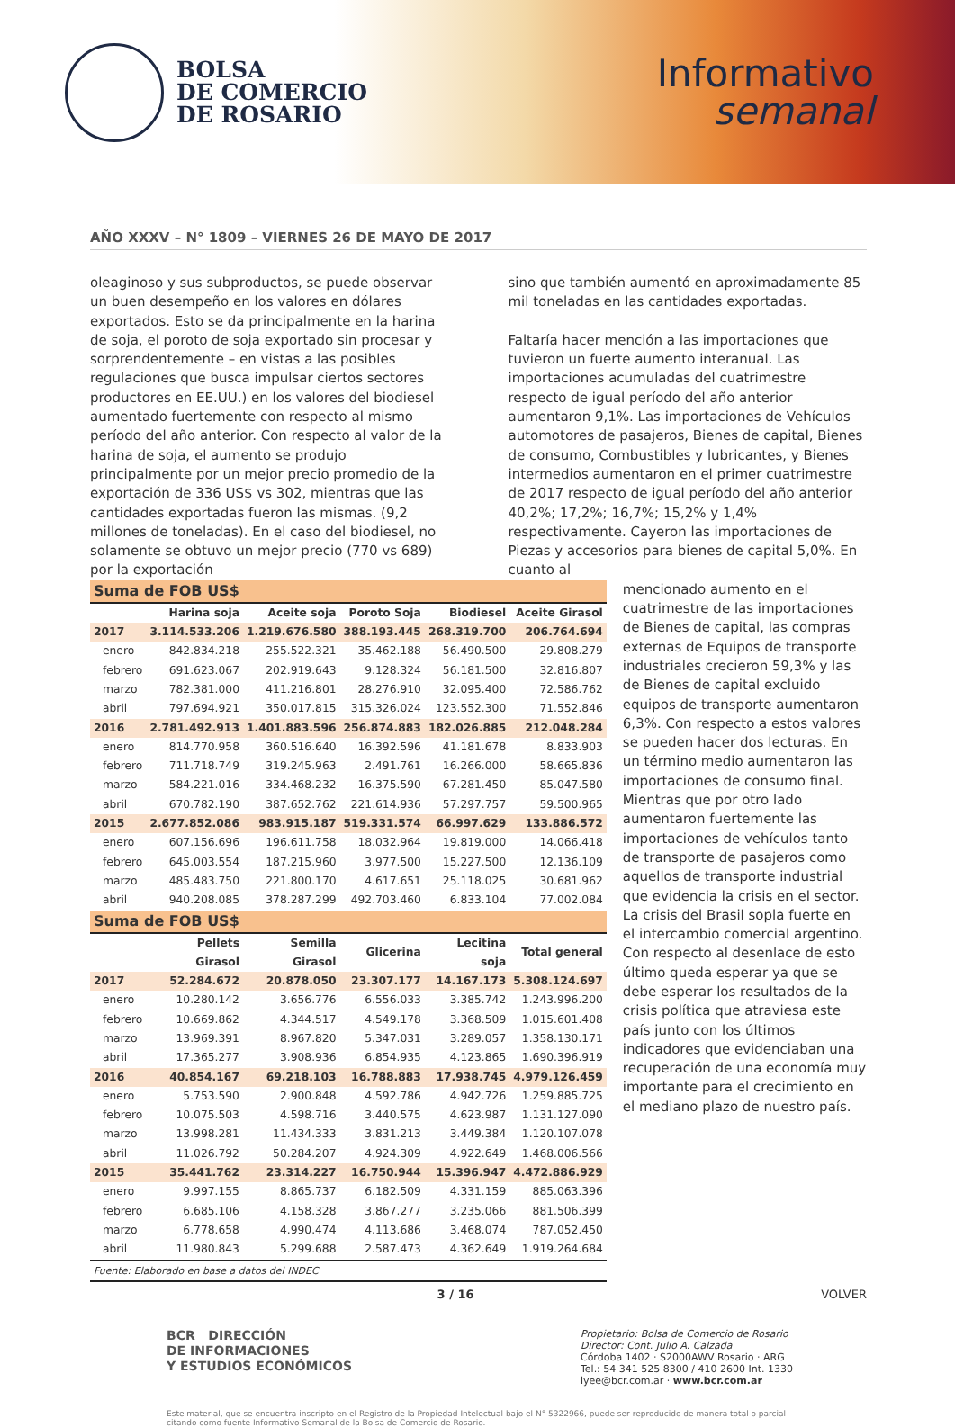BOLSA
DE COMERCIO
DE ROSARIO
Informativo
semanal
AÑO XXXV – N° 1809 – VIERNES 26 DE MAYO DE 2017
oleaginoso y sus subproductos, se puede observar un buen desempeño en los valores en dólares exportados. Esto se da principalmente en la harina de soja, el poroto de soja exportado sin procesar y sorprendentemente – en vistas a las posibles regulaciones que busca impulsar ciertos sectores productores en EE.UU.) en los valores del biodiesel aumentado fuertemente con respecto al mismo período del año anterior. Con respecto al valor de la harina de soja, el aumento se produjo principalmente por un mejor precio promedio de la exportación de 336 US$ vs 302, mientras que las cantidades exportadas fueron las mismas. (9,2 millones de toneladas). En el caso del biodiesel, no solamente se obtuvo un mejor precio (770 vs 689) por la exportación
sino que también aumentó en aproximadamente 85 mil toneladas en las cantidades exportadas.
Faltaría hacer mención a las importaciones que tuvieron un fuerte aumento interanual. Las importaciones acumuladas del cuatrimestre respecto de igual período del año anterior aumentaron 9,1%. Las importaciones de Vehículos automotores de pasajeros, Bienes de capital, Bienes de consumo, Combustibles y lubricantes, y Bienes intermedios aumentaron en el primer cuatrimestre de 2017 respecto de igual período del año anterior 40,2%; 17,2%; 16,7%; 15,2% y 1,4% respectivamente. Cayeron las importaciones de Piezas y accesorios para bienes de capital 5,0%. En cuanto al
| Suma de FOB US$ | | | | | |
| | Harina soja | Aceite soja | Poroto Soja | Biodiesel | Aceite Girasol |
| 2017 | 3.114.533.206 | 1.219.676.580 | 388.193.445 | 268.319.700 | 206.764.694 |
| enero | 842.834.218 | 255.522.321 | 35.462.188 | 56.490.500 | 29.808.279 |
| febrero | 691.623.067 | 202.919.643 | 9.128.324 | 56.181.500 | 32.816.807 |
| marzo | 782.381.000 | 411.216.801 | 28.276.910 | 32.095.400 | 72.586.762 |
| abril | 797.694.921 | 350.017.815 | 315.326.024 | 123.552.300 | 71.552.846 |
| 2016 | 2.781.492.913 | 1.401.883.596 | 256.874.883 | 182.026.885 | 212.048.284 |
| enero | 814.770.958 | 360.516.640 | 16.392.596 | 41.181.678 | 8.833.903 |
| febrero | 711.718.749 | 319.245.963 | 2.491.761 | 16.266.000 | 58.665.836 |
| marzo | 584.221.016 | 334.468.232 | 16.375.590 | 67.281.450 | 85.047.580 |
| abril | 670.782.190 | 387.652.762 | 221.614.936 | 57.297.757 | 59.500.965 |
| 2015 | 2.677.852.086 | 983.915.187 | 519.331.574 | 66.997.629 | 133.886.572 |
| enero | 607.156.696 | 196.611.758 | 18.032.964 | 19.819.000 | 14.066.418 |
| febrero | 645.003.554 | 187.215.960 | 3.977.500 | 15.227.500 | 12.136.109 |
| marzo | 485.483.750 | 221.800.170 | 4.617.651 | 25.118.025 | 30.681.962 |
| abril | 940.208.085 | 378.287.299 | 492.703.460 | 6.833.104 | 77.002.084 |
| Suma de FOB US$ | | | | | |
| | Pellets Girasol | Semilla Girasol | Glicerina | Lecitina soja | Total general |
| 2017 | 52.284.672 | 20.878.050 | 23.307.177 | 14.167.173 | 5.308.124.697 |
| enero | 10.280.142 | 3.656.776 | 6.556.033 | 3.385.742 | 1.243.996.200 |
| febrero | 10.669.862 | 4.344.517 | 4.549.178 | 3.368.509 | 1.015.601.408 |
| marzo | 13.969.391 | 8.967.820 | 5.347.031 | 3.289.057 | 1.358.130.171 |
| abril | 17.365.277 | 3.908.936 | 6.854.935 | 4.123.865 | 1.690.396.919 |
| 2016 | 40.854.167 | 69.218.103 | 16.788.883 | 17.938.745 | 4.979.126.459 |
| enero | 5.753.590 | 2.900.848 | 4.592.786 | 4.942.726 | 1.259.885.725 |
| febrero | 10.075.503 | 4.598.716 | 3.440.575 | 4.623.987 | 1.131.127.090 |
| marzo | 13.998.281 | 11.434.333 | 3.831.213 | 3.449.384 | 1.120.107.078 |
| abril | 11.026.792 | 50.284.207 | 4.924.309 | 4.922.649 | 1.468.006.566 |
| 2015 | 35.441.762 | 23.314.227 | 16.750.944 | 15.396.947 | 4.472.886.929 |
| enero | 9.997.155 | 8.865.737 | 6.182.509 | 4.331.159 | 885.063.396 |
| febrero | 6.685.106 | 4.158.328 | 3.867.277 | 3.235.066 | 881.506.399 |
| marzo | 6.778.658 | 4.990.474 | 4.113.686 | 3.468.074 | 787.052.450 |
| abril | 11.980.843 | 5.299.688 | 2.587.473 | 4.362.649 | 1.919.264.684 |
| Fuente: Elaborado en base a datos del INDEC | | | | | |
mencionado aumento en el cuatrimestre de las importaciones de Bienes de capital, las compras externas de Equipos de transporte industriales crecieron 59,3% y las de Bienes de capital excluido equipos de transporte aumentaron 6,3%. Con respecto a estos valores se pueden hacer dos lecturas. En un término medio aumentaron las importaciones de consumo final. Mientras que por otro lado aumentaron fuertemente las importaciones de vehículos tanto de transporte de pasajeros como aquellos de transporte industrial que evidencia la crisis en el sector. La crisis del Brasil sopla fuerte en el intercambio comercial argentino. Con respecto al desenlace de esto último queda esperar ya que se debe esperar los resultados de la crisis política que atraviesa este país junto con los últimos indicadores que evidenciaban una recuperación de una economía muy importante para el crecimiento en el mediano plazo de nuestro país.
3 / 16 VOLVER
BCR DIRECCIÓN
DE INFORMACIONES
Y ESTUDIOS ECONÓMICOS
Propietario: Bolsa de Comercio de Rosario
Director: Cont. Julio A. Calzada
Córdoba 1402 · S2000AWV Rosario · ARG
Tel.: 54 341 525 8300 / 410 2600 Int. 1330
iyee@bcr.com.ar · www.bcr.com.ar
Este material, que se encuentra inscripto en el Registro de la Propiedad Intelectual bajo el N° 5322966, puede ser reproducido de manera total o parcial citando como fuente Informativo Semanal de la Bolsa de Comercio de Rosario.